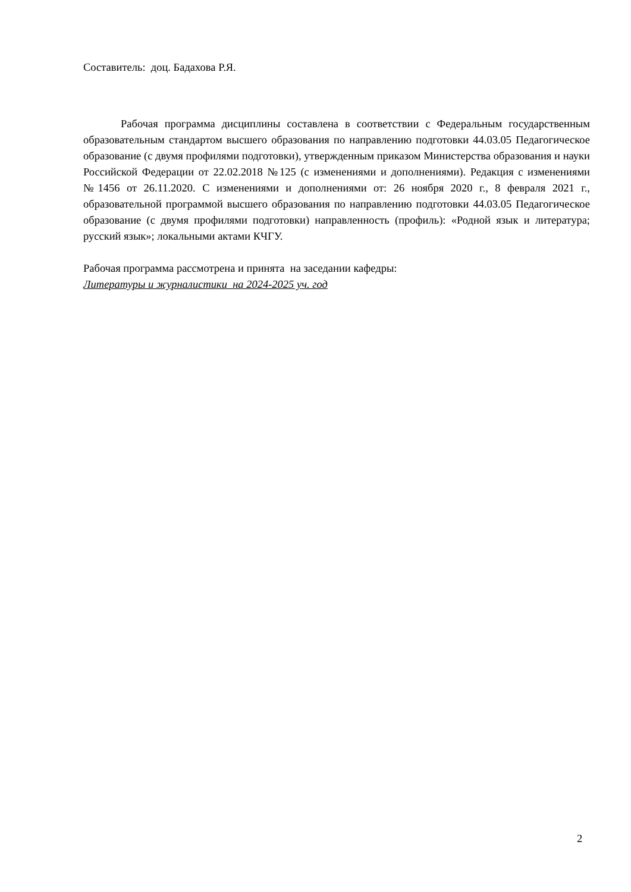Составитель: доц. Бадахова Р.Я.
Рабочая программа дисциплины составлена в соответствии с Федеральным государственным образовательным стандартом высшего образования по направлению подготовки 44.03.05 Педагогическое образование (с двумя профилями подготовки), утвержденным приказом Министерства образования и науки Российской Федерации от 22.02.2018 №125 (с изменениями и дополнениями). Редакция с изменениями №1456 от 26.11.2020. С изменениями и дополнениями от: 26 ноября 2020 г., 8 февраля 2021 г., образовательной программой высшего образования по направлению подготовки 44.03.05 Педагогическое образование (с двумя профилями подготовки) направленность (профиль): «Родной язык и литература; русский язык»; локальными актами КЧГУ.
Рабочая программа рассмотрена и принята на заседании кафедры:
Литературы и журналистики на 2024-2025 уч. год
2